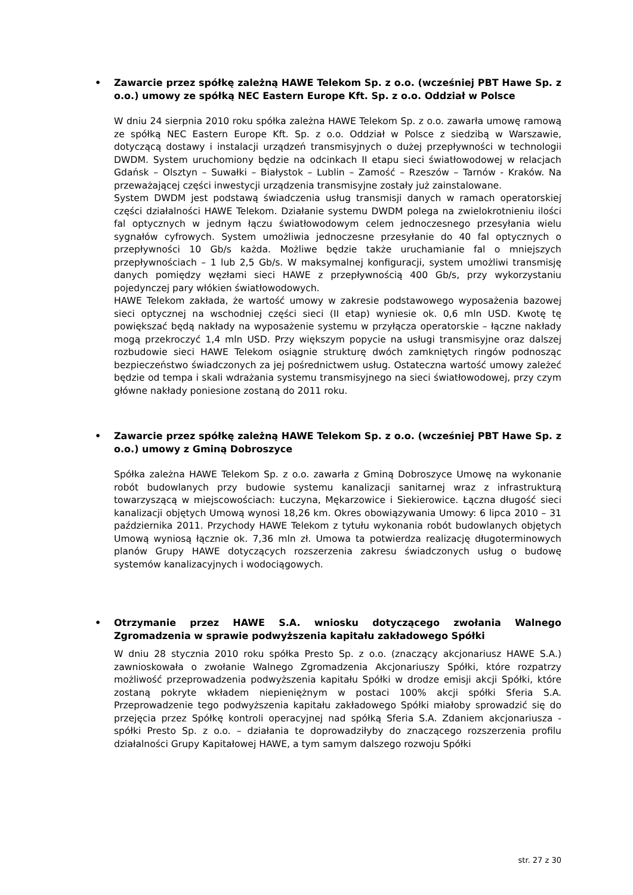• Zawarcie przez spółkę zależną HAWE Telekom Sp. z o.o. (wcześniej PBT Hawe Sp. z o.o.) umowy ze spółką NEC Eastern Europe Kft. Sp. z o.o. Oddział w Polsce
W dniu 24 sierpnia 2010 roku spółka zależna HAWE Telekom Sp. z o.o. zawarła umowę ramową ze spółką NEC Eastern Europe Kft. Sp. z o.o. Oddział w Polsce z siedzibą w Warszawie, dotyczącą dostawy i instalacji urządzeń transmisyjnych o dużej przepływności w technologii DWDM. System uruchomiony będzie na odcinkach II etapu sieci światłowodowej w relacjach Gdańsk – Olsztyn – Suwałki – Białystok – Lublin – Zamość – Rzeszów – Tarnów - Kraków. Na przeważającej części inwestycji urządzenia transmisyjne zostały już zainstalowane.
System DWDM jest podstawą świadczenia usług transmisji danych w ramach operatorskiej części działalności HAWE Telekom. Działanie systemu DWDM polega na zwielokrotnieniu ilości fal optycznych w jednym łączu światłowodowym celem jednoczesnego przesyłania wielu sygnałów cyfrowych. System umożliwia jednoczesne przesyłanie do 40 fal optycznych o przepływności 10 Gb/s każda. Możliwe będzie także uruchamianie fal o mniejszych przepływnościach – 1 lub 2,5 Gb/s. W maksymalnej konfiguracji, system umożliwi transmisję danych pomiędzy węzłami sieci HAWE z przepływnością 400 Gb/s, przy wykorzystaniu pojedynczej pary włókien światłowodowych.
HAWE Telekom zakłada, że wartość umowy w zakresie podstawowego wyposażenia bazowej sieci optycznej na wschodniej części sieci (II etap) wyniesie ok. 0,6 mln USD. Kwotę tę powiększać będą nakłady na wyposażenie systemu w przyłącza operatorskie – łączne nakłady mogą przekroczyć 1,4 mln USD. Przy większym popycie na usługi transmisyjne oraz dalszej rozbudowie sieci HAWE Telekom osiągnie strukturę dwóch zamkniętych ringów podnosząc bezpieczeństwo świadczonych za jej pośrednictwem usług. Ostateczna wartość umowy zależeć będzie od tempa i skali wdrażania systemu transmisyjnego na sieci światłowodowej, przy czym główne nakłady poniesione zostaną do 2011 roku.
• Zawarcie przez spółkę zależną HAWE Telekom Sp. z o.o. (wcześniej PBT Hawe Sp. z o.o.) umowy z Gminą Dobroszyce
Spółka zależna HAWE Telekom Sp. z o.o. zawarła z Gminą Dobroszyce Umowę na wykonanie robót budowlanych przy budowie systemu kanalizacji sanitarnej wraz z infrastrukturą towarzyszącą w miejscowościach: Łuczyna, Mękarzowice i Siekierowice. Łączna długość sieci kanalizacji objętych Umową wynosi 18,26 km. Okres obowiązywania Umowy: 6 lipca 2010 – 31 października 2011. Przychody HAWE Telekom z tytułu wykonania robót budowlanych objętych Umową wyniosą łącznie ok. 7,36 mln zł. Umowa ta potwierdza realizację długoterminowych planów Grupy HAWE dotyczących rozszerzenia zakresu świadczonych usług o budowę systemów kanalizacyjnych i wodociągowych.
• Otrzymanie przez HAWE S.A. wniosku dotyczącego zwołania Walnego Zgromadzenia w sprawie podwyższenia kapitału zakładowego Spółki
W dniu 28 stycznia 2010 roku spółka Presto Sp. z o.o. (znaczący akcjonariusz HAWE S.A.) zawnioskowała o zwołanie Walnego Zgromadzenia Akcjonariuszy Spółki, które rozpatrzy możliwość przeprowadzenia podwyższenia kapitału Spółki w drodze emisji akcji Spółki, które zostaną pokryte wkładem niepieniężnym w postaci 100% akcji spółki Sferia S.A. Przeprowadzenie tego podwyższenia kapitału zakładowego Spółki miałoby sprowadzić się do przejęcia przez Spółkę kontroli operacyjnej nad spółką Sferia S.A. Zdaniem akcjonariusza - spółki Presto Sp. z o.o. – działania te doprowadziłyby do znaczącego rozszerzenia profilu działalności Grupy Kapitałowej HAWE, a tym samym dalszego rozwoju Spółki
str. 27 z 30